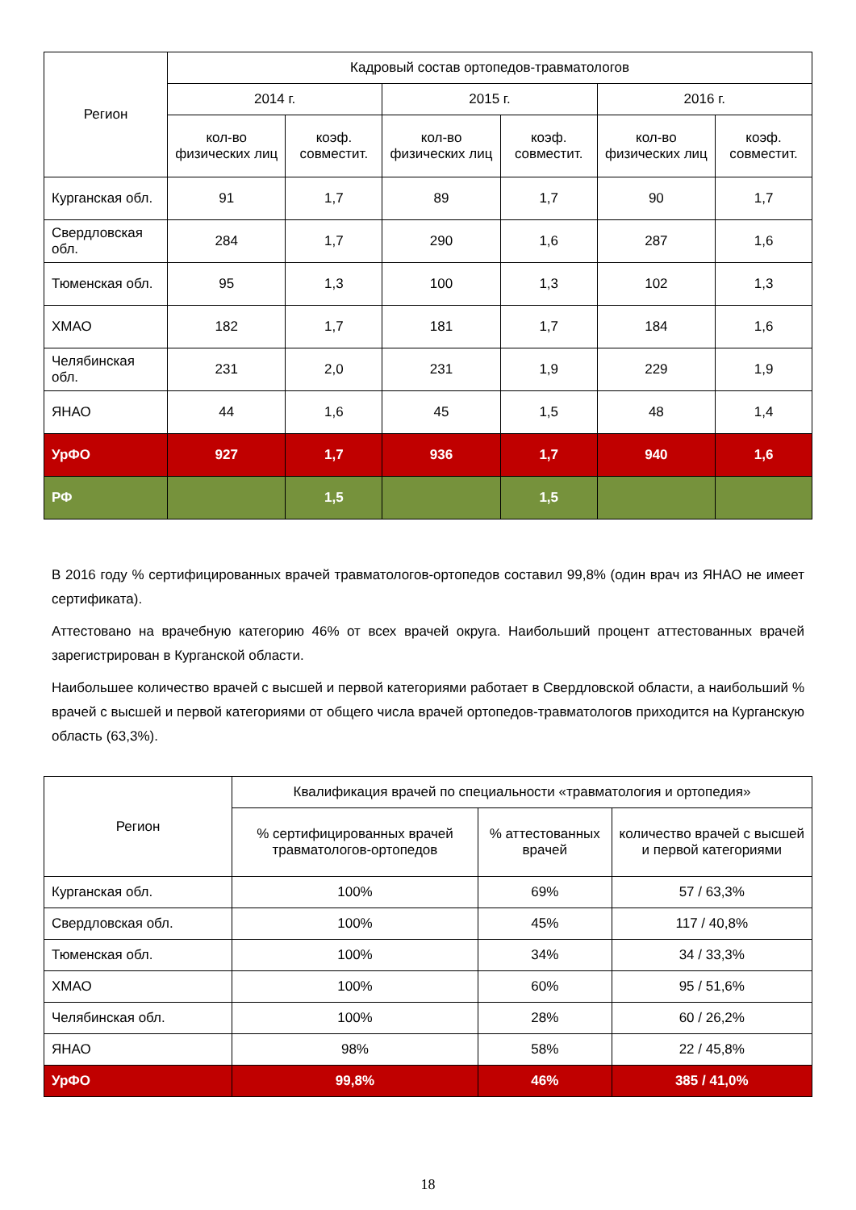| Регион | Кадровый состав ортопедов-травматологов | | | | | |
| --- | --- | --- | --- | --- | --- | --- |
| | 2014 г. | | 2015 г. | | 2016 г. | |
| | кол-во физических лиц | коэф. совместит. | кол-во физических лиц | коэф. совместит. | кол-во физических лиц | коэф. совместит. |
| Курганская обл. | 91 | 1,7 | 89 | 1,7 | 90 | 1,7 |
| Свердловская обл. | 284 | 1,7 | 290 | 1,6 | 287 | 1,6 |
| Тюменская обл. | 95 | 1,3 | 100 | 1,3 | 102 | 1,3 |
| ХМАО | 182 | 1,7 | 181 | 1,7 | 184 | 1,6 |
| Челябинская обл. | 231 | 2,0 | 231 | 1,9 | 229 | 1,9 |
| ЯНАО | 44 | 1,6 | 45 | 1,5 | 48 | 1,4 |
| УрФО | 927 | 1,7 | 936 | 1,7 | 940 | 1,6 |
| РФ | | 1,5 | | 1,5 | | |
В 2016 году % сертифицированных врачей травматологов-ортопедов составил 99,8% (один врач из ЯНАО не имеет сертификата).
Аттестовано на врачебную категорию 46% от всех врачей округа. Наибольший процент аттестованных врачей зарегистрирован в Курганской области.
Наибольшее количество врачей с высшей и первой категориями работает в Свердловской области, а наибольший % врачей с высшей и первой категориями от общего числа врачей ортопедов-травматологов приходится на Курганскую область (63,3%).
| Регион | Квалификация врачей по специальности «травматология и ортопедия» | | |
| --- | --- | --- | --- |
| | % сертифицированных врачей травматологов-ортопедов | % аттестованных врачей | количество врачей с высшей и первой категориями |
| Курганская обл. | 100% | 69% | 57 / 63,3% |
| Свердловская обл. | 100% | 45% | 117 / 40,8% |
| Тюменская обл. | 100% | 34% | 34 / 33,3% |
| ХМАО | 100% | 60% | 95 / 51,6% |
| Челябинская обл. | 100% | 28% | 60 / 26,2% |
| ЯНАО | 98% | 58% | 22 / 45,8% |
| УрФО | 99,8% | 46% | 385 / 41,0% |
18